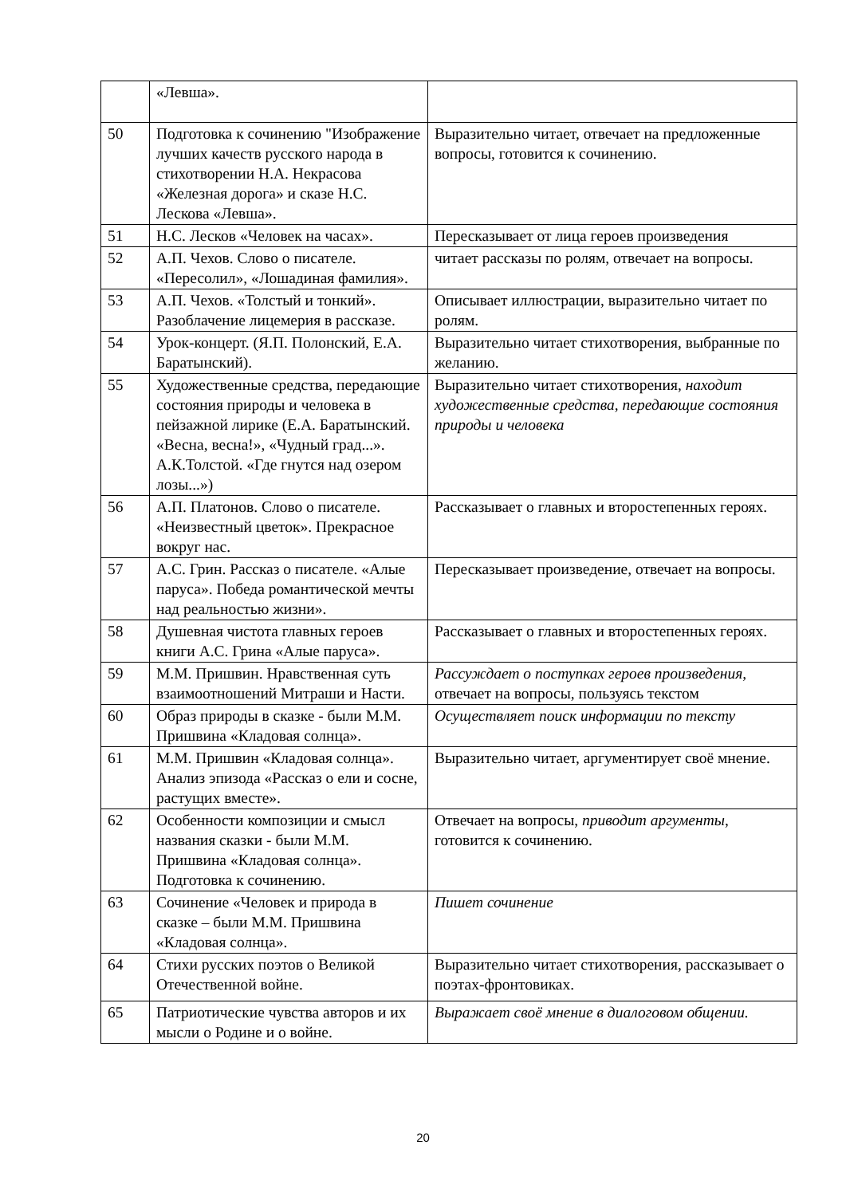| | «Левша». | |
| 50 | Подготовка к сочинению "Изображение лучших качеств русского народа в стихотворении Н.А. Некрасова «Железная дорога» и сказе Н.С. Лескова «Левша». | Выразительно читает, отвечает на предложенные вопросы, готовится к сочинению. |
| 51 | Н.С. Лесков «Человек на часах». | Пересказывает от лица героев произведения |
| 52 | А.П. Чехов. Слово о писателе. «Пересолил», «Лошадиная фамилия». | читает рассказы по ролям, отвечает на вопросы. |
| 53 | А.П. Чехов. «Толстый и тонкий». Разоблачение лицемерия в рассказе. | Описывает иллюстрации, выразительно читает по ролям. |
| 54 | Урок-концерт. (Я.П. Полонский, Е.А. Баратынский). | Выразительно читает стихотворения, выбранные по желанию. |
| 55 | Художественные средства, передающие состояния природы и человека в пейзажной лирике (Е.А. Баратынский. «Весна, весна!», «Чудный град...». А.К.Толстой. «Где гнутся над озером лозы...») | Выразительно читает стихотворения, находит художественные средства, передающие состояния природы и человека |
| 56 | А.П. Платонов. Слово о писателе. «Неизвестный цветок». Прекрасное вокруг нас. | Рассказывает о главных и второстепенных героях. |
| 57 | А.С. Грин. Рассказ о писателе. «Алые паруса». Победа романтической мечты над реальностью жизни». | Пересказывает произведение, отвечает на вопросы. |
| 58 | Душевная чистота главных героев книги А.С. Грина «Алые паруса». | Рассказывает о главных и второстепенных героях. |
| 59 | М.М. Пришвин. Нравственная суть взаимоотношений Митраши и Насти. | Рассуждает о поступках героев произведения, отвечает на вопросы, пользуясь текстом |
| 60 | Образ природы в сказке - были М.М. Пришвина «Кладовая солнца». | Осуществляет поиск информации по тексту |
| 61 | М.М. Пришвин «Кладовая солнца». Анализ эпизода «Рассказ о ели и сосне, растущих вместе». | Выразительно читает, аргументирует своё мнение. |
| 62 | Особенности композиции и смысл названия сказки - были М.М. Пришвина «Кладовая солнца». Подготовка к сочинению. | Отвечает на вопросы, приводит аргументы , готовится к сочинению. |
| 63 | Сочинение «Человек и природа в сказке – были М.М. Пришвина «Кладовая солнца». | Пишет сочинение |
| 64 | Стихи русских поэтов о Великой Отечественной войне. | Выразительно читает стихотворения, рассказывает о поэтах-фронтовиках. |
| 65 | Патриотические чувства авторов и их мысли о Родине и о войне. | Выражает своё мнение в диалоговом общении. |
20